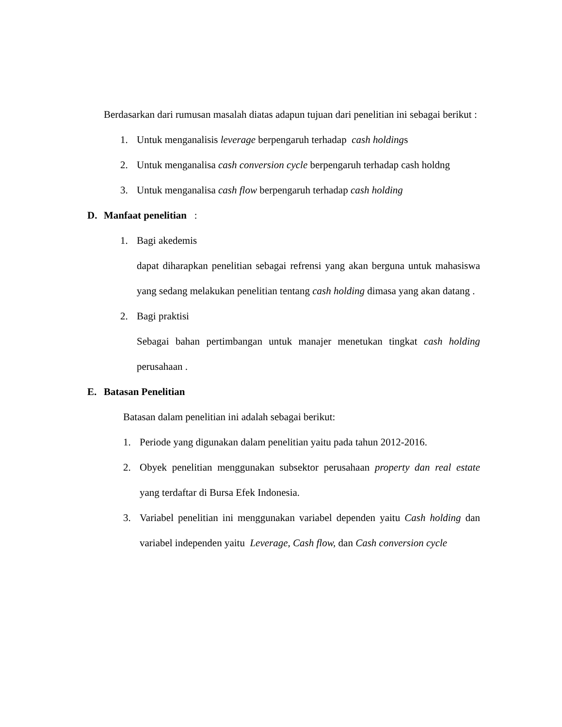Berdasarkan dari rumusan masalah diatas adapun tujuan dari penelitian ini sebagai berikut :
1. Untuk menganalisis leverage berpengaruh terhadap cash holdings
2. Untuk menganalisa cash conversion cycle berpengaruh terhadap cash holdng
3. Untuk menganalisa cash flow berpengaruh terhadap cash holding
D. Manfaat penelitian :
1. Bagi akedemis
dapat diharapkan penelitian sebagai refrensi yang akan berguna untuk mahasiswa yang sedang melakukan penelitian tentang cash holding dimasa yang akan datang .
2. Bagi praktisi
Sebagai bahan pertimbangan untuk manajer menetukan tingkat cash holding perusahaan .
E. Batasan Penelitian
Batasan dalam penelitian ini adalah sebagai berikut:
1. Periode yang digunakan dalam penelitian yaitu pada tahun 2012-2016.
2. Obyek penelitian menggunakan subsektor perusahaan property dan real estate yang terdaftar di Bursa Efek Indonesia.
3. Variabel penelitian ini menggunakan variabel dependen yaitu Cash holding dan variabel independen yaitu Leverage, Cash flow, dan Cash conversion cycle